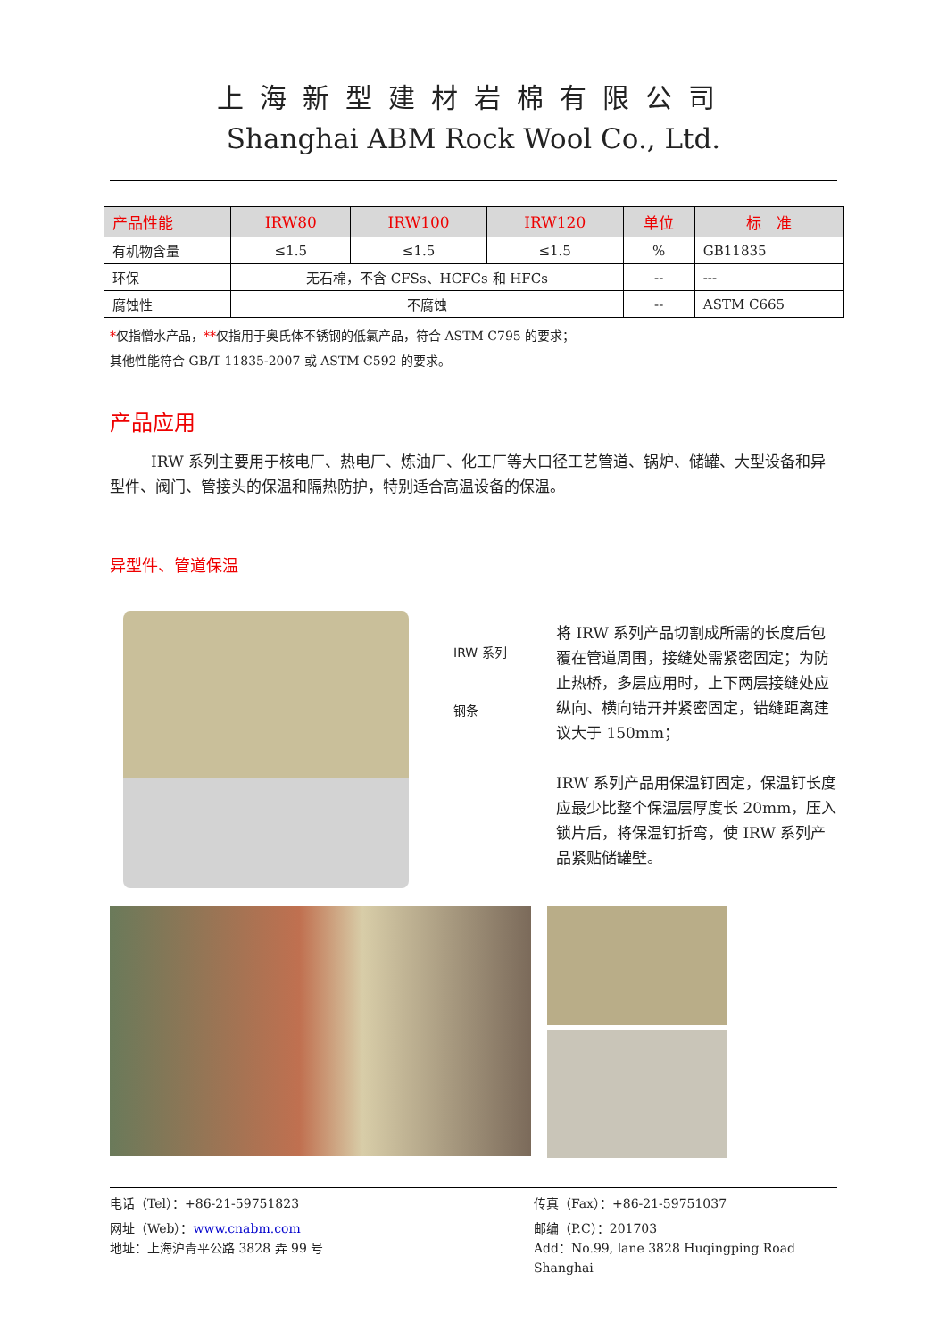上海新型建材岩棉有限公司
Shanghai ABM Rock Wool Co., Ltd.
| 产品性能 | IRW80 | IRW100 | IRW120 | 单位 | 标 准 |
| --- | --- | --- | --- | --- | --- |
| 有机物含量 | ≤1.5 | ≤1.5 | ≤1.5 | % | GB11835 |
| 环保 | 无石棉，不含 CFSs、HCFCs 和 HFCs | | | -- | --- |
| 腐蚀性 | 不腐蚀 | | | -- | ASTM C665 |
*仅指憎水产品，**仅指用于奥氏体不锈钢的低氯产品，符合 ASTM C795 的要求；
其他性能符合 GB/T 11835-2007 或 ASTM C592 的要求。
产品应用
IRW 系列主要用于核电厂、热电厂、炼油厂、化工厂等大口径工艺管道、锅炉、储罐、大型设备和异型件、阀门、管接头的保温和隔热防护，特别适合高温设备的保温。
异型件、管道保温
IRW 系列
钢条
将 IRW 系列产品切割成所需的长度后包覆在管道周围，接缝处需紧密固定；为防止热桥，多层应用时，上下两层接缝处应纵向、横向错开并紧密固定，错缝距离建议大于 150mm；
IRW 系列产品用保温钉固定，保温钉长度应最少比整个保温层厚度长 20mm，压入锁片后，将保温钉折弯，使 IRW 系列产品紧贴储罐壁。
电话（Tel）：+86-21-59751823 传真（Fax）：+86-21-59751037
网址（Web）：www.cnabm.com 邮编（P.C）：201703
地址：上海沪青平公路 3828 弄 99 号 Add：No.99, lane 3828 Huqingping Road Shanghai